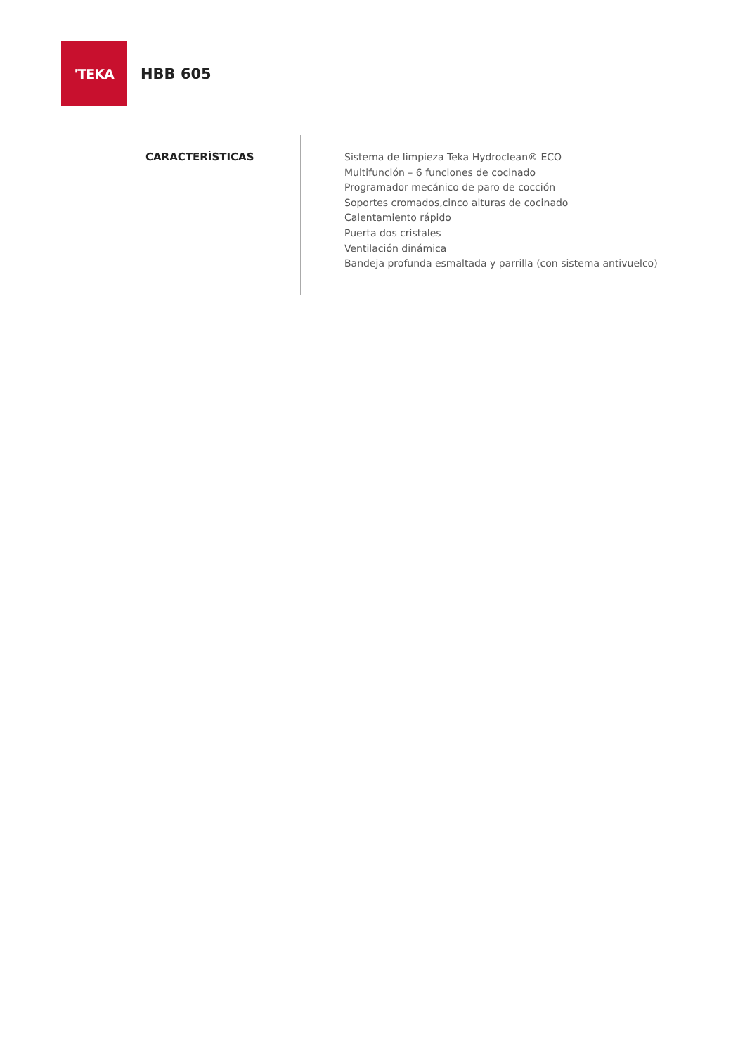'TEKA
HBB 605
CARACTERÍSTICAS
Sistema de limpieza Teka Hydroclean® ECO
Multifunción – 6 funciones de cocinado
Programador mecánico de paro de cocción
Soportes cromados,cinco alturas de cocinado
Calentamiento rápido
Puerta dos cristales
Ventilación dinámica
Bandeja profunda esmaltada y parrilla (con sistema antivuelco)